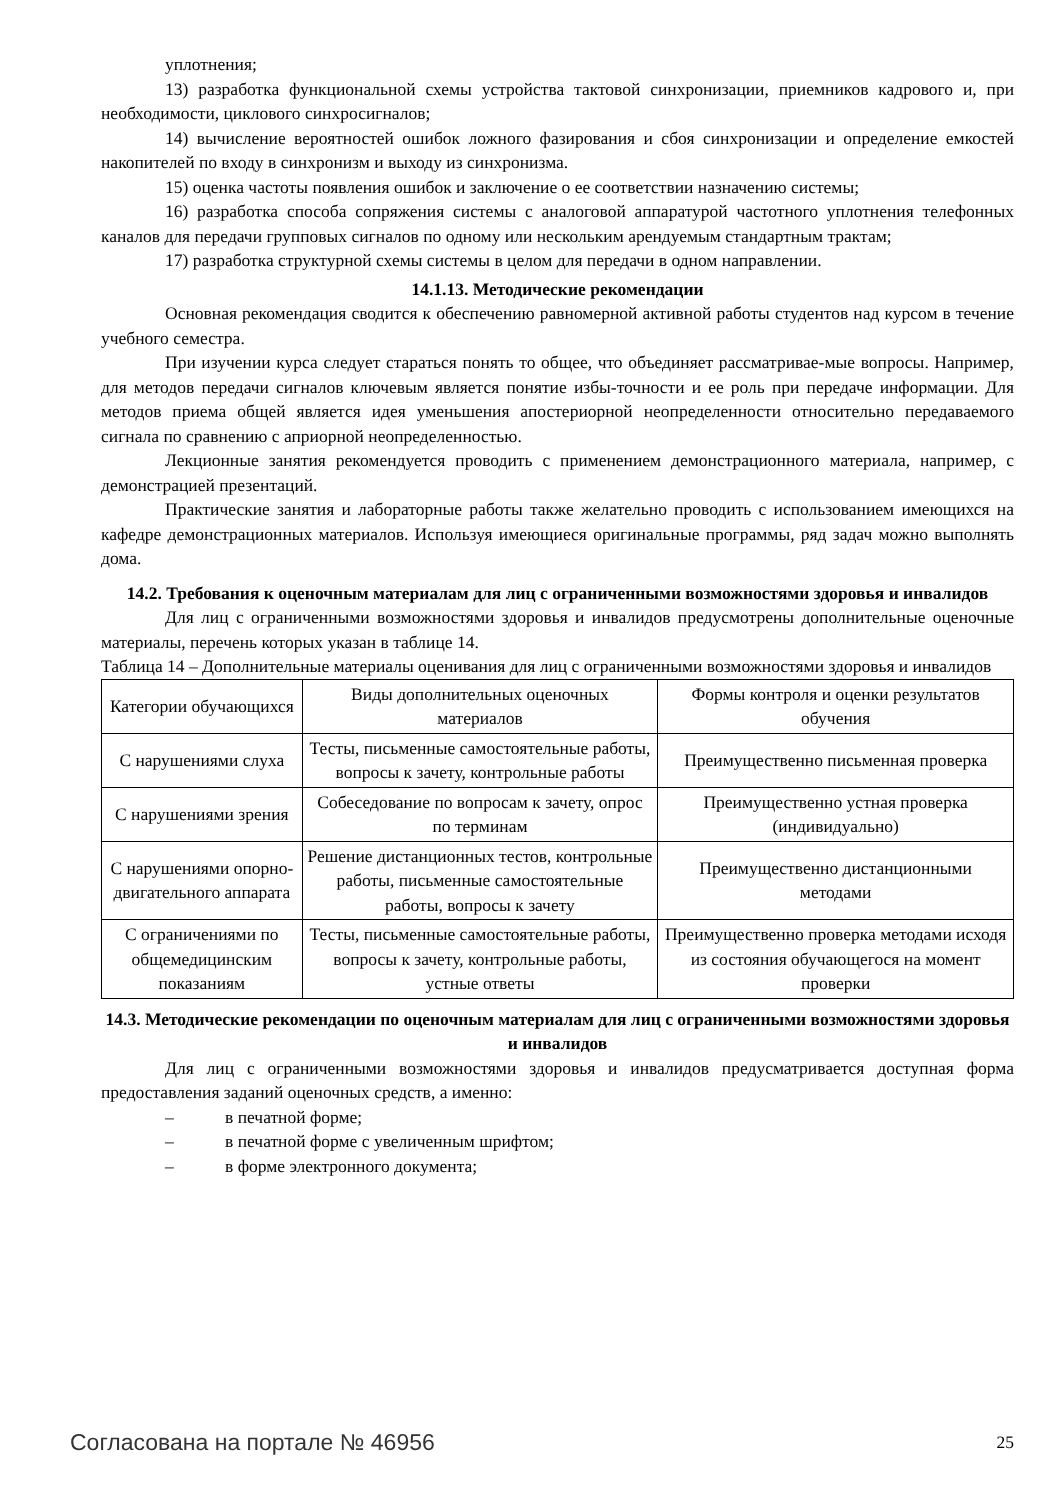уплотнения;
13) разработка функциональной схемы устройства тактовой синхронизации, приемников кадрового и, при необходимости, циклового синхросигналов;
14) вычисление вероятностей ошибок ложного фазирования и сбоя синхронизации и определение емкостей накопителей по входу в синхронизм и выходу из синхронизма.
15) оценка частоты появления ошибок и заключение о ее соответствии назначению системы;
16) разработка способа сопряжения системы с аналоговой аппаратурой частотного уплотнения телефонных каналов для передачи групповых сигналов по одному или нескольким арендуемым стандартным трактам;
17) разработка структурной схемы системы в целом для передачи в одном направлении.
14.1.13. Методические рекомендации
Основная рекомендация сводится к обеспечению равномерной активной работы студентов над курсом в течение учебного семестра.
При изучении курса следует стараться понять то общее, что объединяет рассматривае-мые вопросы. Например, для методов передачи сигналов ключевым является понятие избы-точности и ее роль при передаче информации. Для методов приема общей является идея уменьшения апостериорной неопределенности относительно передаваемого сигнала по сравнению с априорной неопределенностью.
Лекционные занятия рекомендуется проводить с применением демонстрационного материала, например, с демонстрацией презентаций.
Практические занятия и лабораторные работы также желательно проводить с использованием имеющихся на кафедре демонстрационных материалов. Используя имеющиеся оригинальные программы, ряд задач можно выполнять дома.
14.2. Требования к оценочным материалам для лиц с ограниченными возможностями здоровья и инвалидов
Для лиц с ограниченными возможностями здоровья и инвалидов предусмотрены дополнительные оценочные материалы, перечень которых указан в таблице 14.
Таблица 14 – Дополнительные материалы оценивания для лиц с ограниченными возможностями здоровья и инвалидов
| Категории обучающихся | Виды дополнительных оценочных материалов | Формы контроля и оценки результатов обучения |
| С нарушениями слуха | Тесты, письменные самостоятельные работы, вопросы к зачету, контрольные работы | Преимущественно письменная проверка |
| С нарушениями зрения | Собеседование по вопросам к зачету, опрос по терминам | Преимущественно устная проверка (индивидуально) |
| С нарушениями опорно-двигательного аппарата | Решение дистанционных тестов, контрольные работы, письменные самостоятельные работы, вопросы к зачету | Преимущественно дистанционными методами |
| С ограничениями по общемедицинским показаниям | Тесты, письменные самостоятельные работы, вопросы к зачету, контрольные работы, устные ответы | Преимущественно проверка методами исходя из состояния обучающегося на момент проверки |
14.3. Методические рекомендации по оценочным материалам для лиц с ограниченными возможностями здоровья и инвалидов
Для лиц с ограниченными возможностями здоровья и инвалидов предусматривается доступная форма предоставления заданий оценочных средств, а именно:
– в печатной форме;
– в печатной форме с увеличенным шрифтом;
– в форме электронного документа;
Согласована на портале № 46956 25